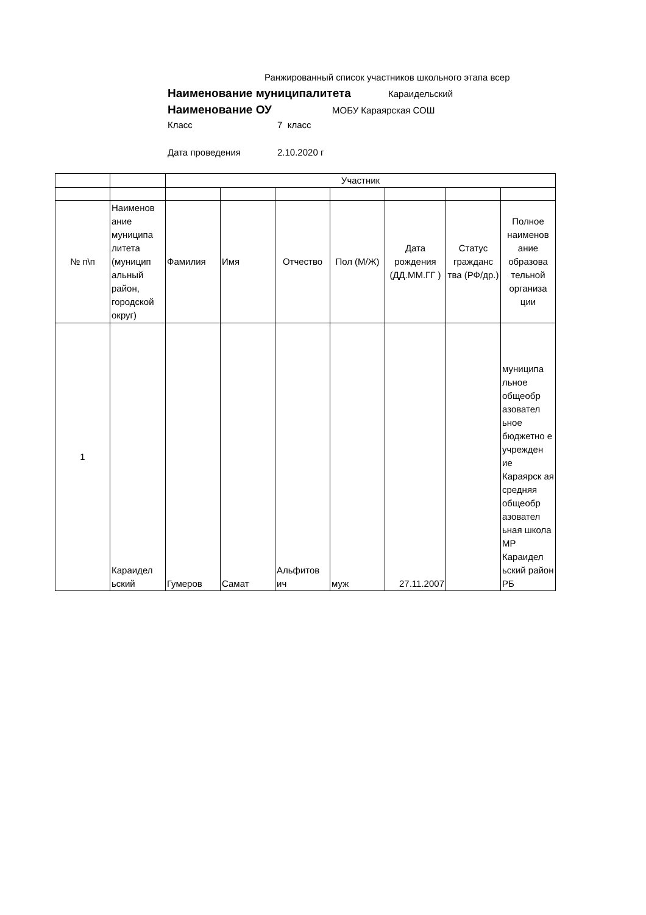Ранжированный список участников школьного этапа всер
Наименование муниципалитета Караидельский
Наименование ОУ МОБУ Караярская СОШ
Класс 7 класс
Дата проведения 2.10.2020 г
| | | Участник | | | | | | |
| № п\п | Наименов ание муниципа литета (муницип альный район, городской округ) | Фамилия | Имя | Отчество | Пол (М/Ж) | Дата рождения (ДД.ММ.ГГ ) | Статус гражданс тва (РФ/др.) | Полное наименов ание образова тельной организа ции |
| 1 | Караидел ьский | Гумеров | Самат | Альфитов ич | муж | 27.11.2007 | | муниципа льное общеобр азовател ьное бюджетно е учрежден ие Караярск ая средняя общеобр азовател ьная школа МР Караидел ьский район РБ |